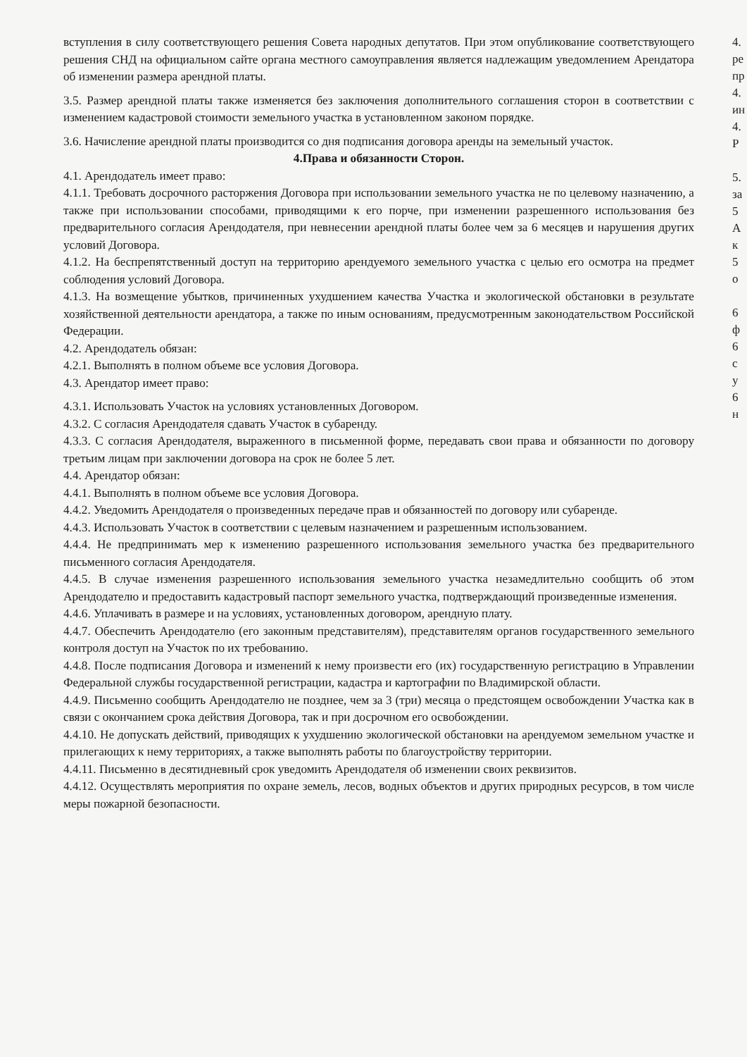вступления в силу соответствующего решения Совета народных депутатов. При этом опубликование соответствующего решения СНД на официальном сайте органа местного самоуправления является надлежащим уведомлением Арендатора об изменении размера арендной платы.
3.5. Размер арендной платы также изменяется без заключения дополнительного соглашения сторон в соответствии с изменением кадастровой стоимости земельного участка в установленном законом порядке.
3.6. Начисление арендной платы производится со дня подписания договора аренды на земельный участок.
4.Права и обязанности Сторон.
4.1. Арендодатель имеет право:
4.1.1. Требовать досрочного расторжения Договора при использовании земельного участка не по целевому назначению, а также при использовании способами, приводящими к его порче, при изменении разрешенного использования без предварительного согласия Арендодателя, при невнесении арендной платы более чем за 6 месяцев и нарушения других условий Договора.
4.1.2. На беспрепятственный доступ на территорию арендуемого земельного участка с целью его осмотра на предмет соблюдения условий Договора.
4.1.3. На возмещение убытков, причиненных ухудшением качества Участка и экологической обстановки в результате хозяйственной деятельности арендатора, а также по иным основаниям, предусмотренным законодательством Российской Федерации.
4.2. Арендодатель обязан:
4.2.1. Выполнять в полном объеме все условия Договора.
4.3. Арендатор имеет право:
4.3.1. Использовать Участок на условиях установленных Договором.
4.3.2. С согласия Арендодателя сдавать Участок в субаренду.
4.3.3. С согласия Арендодателя, выраженного в письменной форме, передавать свои права и обязанности по договору третьим лицам при заключении договора на срок не более 5 лет.
4.4. Арендатор обязан:
4.4.1. Выполнять в полном объеме все условия Договора.
4.4.2. Уведомить Арендодателя о произведенных передаче прав и обязанностей по договору или субаренде.
4.4.3. Использовать Участок в соответствии с целевым назначением и разрешенным использованием.
4.4.4. Не предпринимать мер к изменению разрешенного использования земельного участка без предварительного письменного согласия Арендодателя.
4.4.5. В случае изменения разрешенного использования земельного участка незамедлительно сообщить об этом Арендодателю и предоставить кадастровый паспорт земельного участка, подтверждающий произведенные изменения.
4.4.6. Уплачивать в размере и на условиях, установленных договором, арендную плату.
4.4.7. Обеспечить Арендодателю (его законным представителям), представителям органов государственного земельного контроля доступ на Участок по их требованию.
4.4.8. После подписания Договора и изменений к нему произвести его (их) государственную регистрацию в Управлении Федеральной службы государственной регистрации, кадастра и картографии по Владимирской области.
4.4.9. Письменно сообщить Арендодателю не позднее, чем за 3 (три) месяца о предстоящем освобождении Участка как в связи с окончанием срока действия Договора, так и при досрочном его освобождении.
4.4.10. Не допускать действий, приводящих к ухудшению экологической обстановки на арендуемом земельном участке и прилегающих к нему территориях, а также выполнять работы по благоустройству территории.
4.4.11. Письменно в десятидневный срок уведомить Арендодателя об изменении своих реквизитов.
4.4.12. Осуществлять мероприятия по охране земель, лесов, водных объектов и других природных ресурсов, в том числе меры пожарной безопасности.
4.
ре
пр
4.
ин
4.
Р
5.
за
5
А
к
5
о
6
ф
6
с
у
6
н